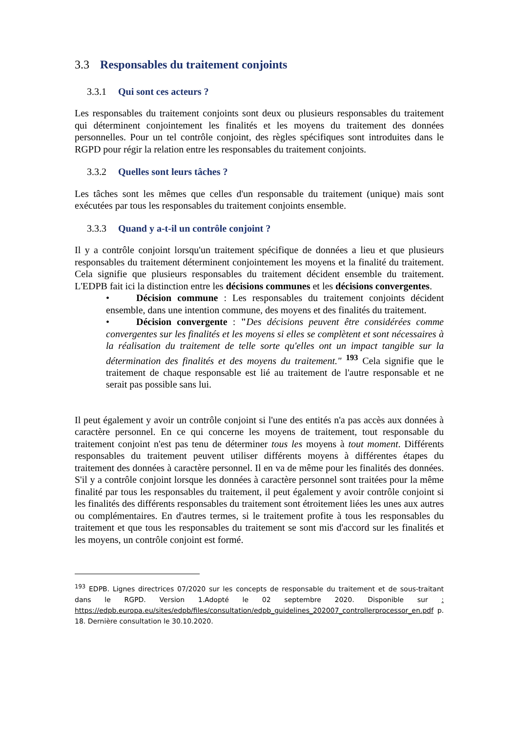3.3 Responsables du traitement conjoints
3.3.1 Qui sont ces acteurs ?
Les responsables du traitement conjoints sont deux ou plusieurs responsables du traitement qui déterminent conjointement les finalités et les moyens du traitement des données personnelles. Pour un tel contrôle conjoint, des règles spécifiques sont introduites dans le RGPD pour régir la relation entre les responsables du traitement conjoints.
3.3.2 Quelles sont leurs tâches ?
Les tâches sont les mêmes que celles d'un responsable du traitement (unique) mais sont exécutées par tous les responsables du traitement conjoints ensemble.
3.3.3 Quand y a-t-il un contrôle conjoint ?
Il y a contrôle conjoint lorsqu'un traitement spécifique de données a lieu et que plusieurs responsables du traitement déterminent conjointement les moyens et la finalité du traitement. Cela signifie que plusieurs responsables du traitement décident ensemble du traitement. L'EDPB fait ici la distinction entre les décisions communes et les décisions convergentes.
• Décision commune : Les responsables du traitement conjoints décident ensemble, dans une intention commune, des moyens et des finalités du traitement.
• Décision convergente : "Des décisions peuvent être considérées comme convergentes sur les finalités et les moyens si elles se complètent et sont nécessaires à la réalisation du traitement de telle sorte qu'elles ont un impact tangible sur la détermination des finalités et des moyens du traitement." <sup>193</sup> Cela signifie que le traitement de chaque responsable est lié au traitement de l'autre responsable et ne serait pas possible sans lui.
Il peut également y avoir un contrôle conjoint si l'une des entités n'a pas accès aux données à caractère personnel. En ce qui concerne les moyens de traitement, tout responsable du traitement conjoint n'est pas tenu de déterminer tous les moyens à tout moment. Différents responsables du traitement peuvent utiliser différents moyens à différentes étapes du traitement des données à caractère personnel. Il en va de même pour les finalités des données. S'il y a contrôle conjoint lorsque les données à caractère personnel sont traitées pour la même finalité par tous les responsables du traitement, il peut également y avoir contrôle conjoint si les finalités des différents responsables du traitement sont étroitement liées les unes aux autres ou complémentaires. En d'autres termes, si le traitement profite à tous les responsables du traitement et que tous les responsables du traitement se sont mis d'accord sur les finalités et les moyens, un contrôle conjoint est formé.
<sup>193</sup> EDPB. Lignes directrices 07/2020 sur les concepts de responsable du traitement et de sous-traitant dans le RGPD. Version 1.Adopté le 02 septembre 2020. Disponible sur : https://edpb.europa.eu/sites/edpb/files/consultation/edpb_guidelines_202007_controllerprocessor_en.pdf p. 18. Dernière consultation le 30.10.2020.